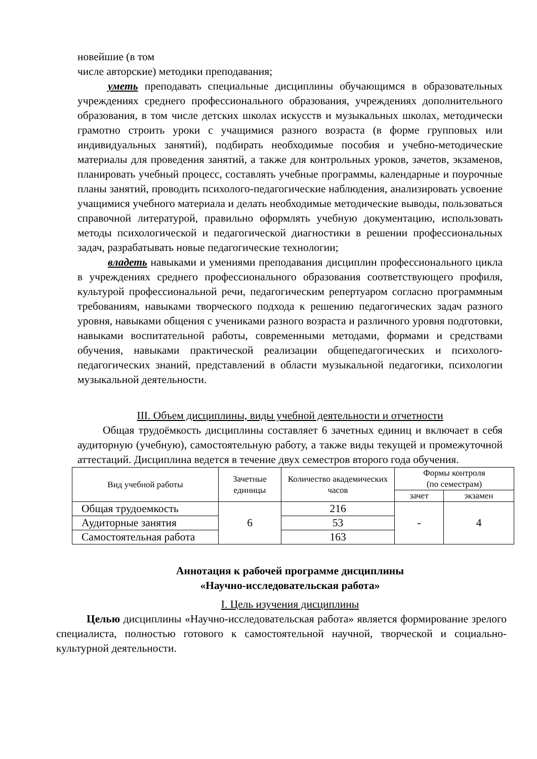новейшие (в том
числе авторские) методики преподавания;
уметь преподавать специальные дисциплины обучающимся в образовательных учреждениях среднего профессионального образования, учреждениях дополнительного образования, в том числе детских школах искусств и музыкальных школах, методически грамотно строить уроки с учащимися разного возраста (в форме групповых или индивидуальных занятий), подбирать необходимые пособия и учебно-методические материалы для проведения занятий, а также для контрольных уроков, зачетов, экзаменов, планировать учебный процесс, составлять учебные программы, календарные и поурочные планы занятий, проводить психолого-педагогические наблюдения, анализировать усвоение учащимися учебного материала и делать необходимые методические выводы, пользоваться справочной литературой, правильно оформлять учебную документацию, использовать методы психологической и педагогической диагностики в решении профессиональных задач, разрабатывать новые педагогические технологии;
владеть навыками и умениями преподавания дисциплин профессионального цикла в учреждениях среднего профессионального образования соответствующего профиля, культурой профессиональной речи, педагогическим репертуаром согласно программным требованиям, навыками творческого подхода к решению педагогических задач разного уровня, навыками общения с учениками разного возраста и различного уровня подготовки, навыками воспитательной работы, современными методами, формами и средствами обучения, навыками практической реализации общепедагогических и психолого-педагогических знаний, представлений в области музыкальной педагогики, психологии музыкальной деятельности.
III. Объем дисциплины, виды учебной деятельности и отчетности
Общая трудоёмкость дисциплины составляет 6 зачетных единиц и включает в себя аудиторную (учебную), самостоятельную работу, а также виды текущей и промежуточной аттестаций. Дисциплина ведется в течение двух семестров второго года обучения.
| Вид учебной работы | Зачетные единицы | Количество академических часов | Формы контроля (по семестрам) | |
| --- | --- | --- | --- | --- |
| | | | зачет | экзамен |
| Общая трудоемкость | 6 | 216 | - | 4 |
| Аудиторные занятия | | 53 | | |
| Самостоятельная работа | | 163 | | |
Аннотация к рабочей программе дисциплины
«Научно-исследовательская работа»
I. Цель изучения дисциплины
Целью дисциплины «Научно-исследовательская работа» является формирование зрелого специалиста, полностью готового к самостоятельной научной, творческой и социально-культурной деятельности.